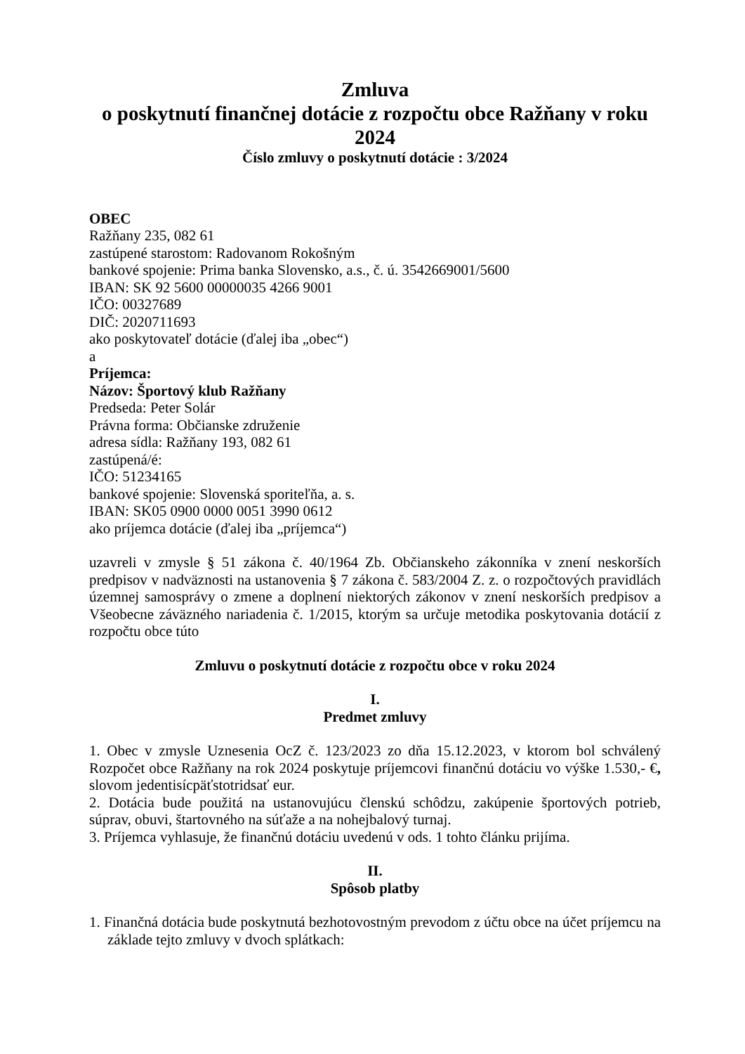Zmluva
o poskytnutí finančnej dotácie z rozpočtu obce Ražňany v roku 2024
Číslo zmluvy o poskytnutí dotácie : 3/2024
OBEC
Ražňany 235, 082 61
zastúpené starostom: Radovanom Rokošným
bankové spojenie: Prima banka Slovensko, a.s., č. ú. 3542669001/5600
IBAN: SK 92 5600 00000035 4266 9001
IČO: 00327689
DIČ: 2020711693
ako poskytovateľ dotácie (ďalej iba „obec“)
a
Príjemca:
Názov: Športový klub Ražňany
Predseda: Peter Solár
Právna forma: Občianske združenie
adresa sídla: Ražňany 193, 082 61
zastúpená/é:
IČO: 51234165
bankové spojenie: Slovenská sporiteľňa, a. s.
IBAN: SK05 0900 0000 0051 3990 0612
ako príjemca dotácie (ďalej iba „príjemca“)
uzavreli v zmysle § 51 zákona č. 40/1964 Zb. Občianskeho zákonníka v znení neskorších predpisov v nadväznosti na ustanovenia § 7 zákona č. 583/2004 Z. z. o rozpočtových pravidlách územnej samosprávy o zmene a doplnení niektorých zákonov v znení neskorších predpisov a Všeobecne záväzného nariadenia č. 1/2015, ktorým sa určuje metodika poskytovania dotácií z rozpočtu obce túto
Zmluvu o poskytnutí dotácie z rozpočtu obce v roku 2024
I.
Predmet zmluvy
1. Obec v zmysle Uznesenia OcZ č. 123/2023 zo dňa 15.12.2023, v ktorom bol schválený Rozpočet obce Ražňany na rok 2024 poskytuje príjemcovi finančnú dotáciu vo výške 1.530,- €, slovom jedentisícpäťstotridsať eur.
2. Dotácia bude použitá na ustanovujúcu členskú schôdzu, zakúpenie športových potrieb, súprav, obuvi, štartovného na súťaže a na nohejbalový turnaj.
3. Príjemca vyhlasuje, že finančnú dotáciu uvedenú v ods. 1 tohto článku prijíma.
II.
Spôsob platby
1. Finančná dotácia bude poskytnutá bezhotovostným prevodom z účtu obce na účet príjemcu na základe tejto zmluvy v dvoch splátkach: